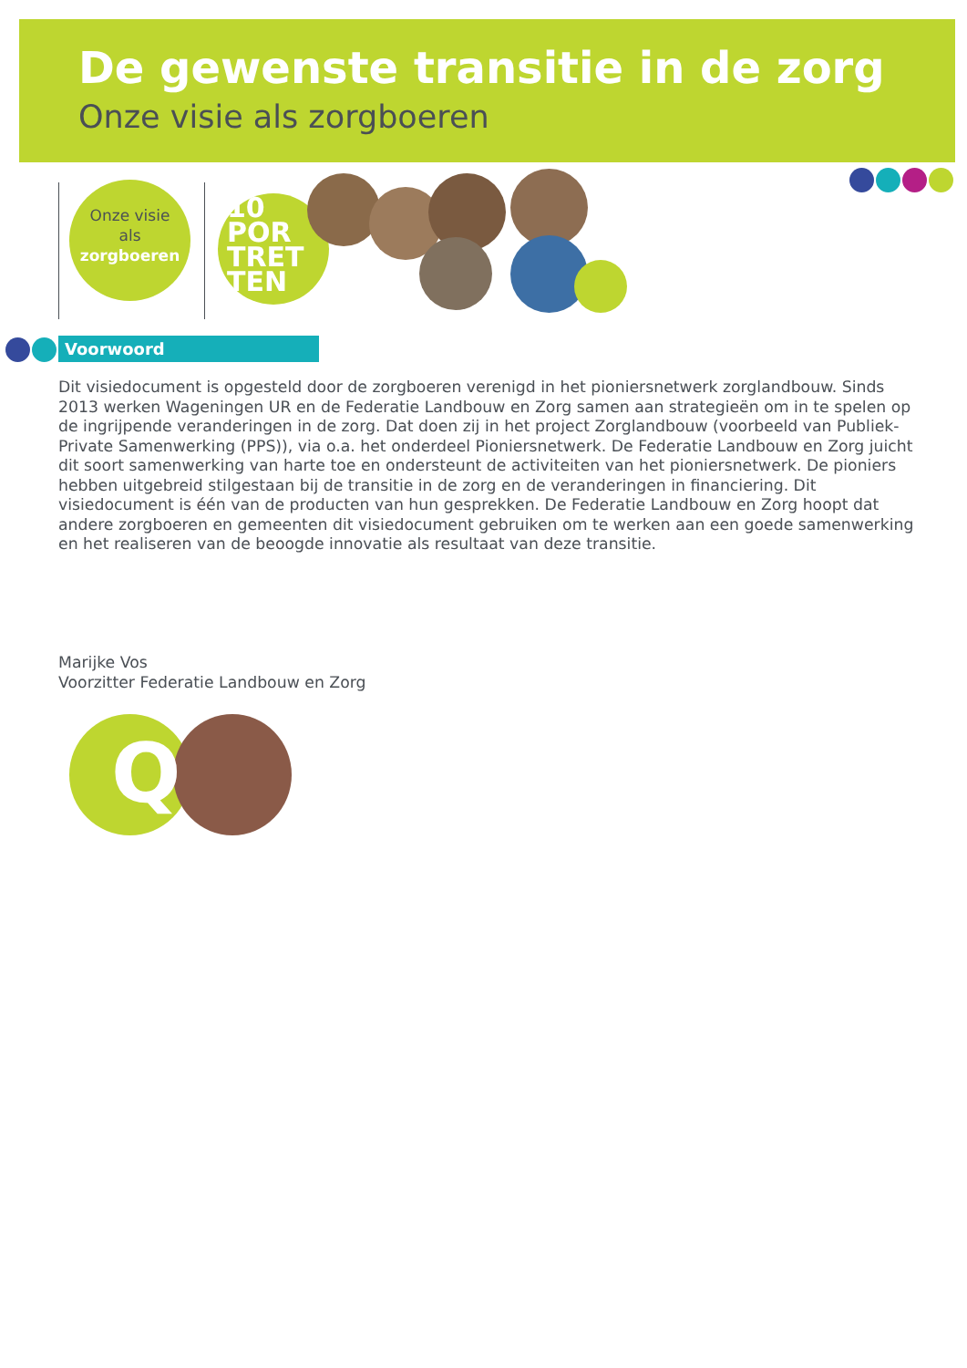De gewenste transitie in de zorg
Onze visie als zorgboeren
Onze visie
als
zorgboeren
10
POR
TRET
TEN
Voorwoord
Dit visiedocument is opgesteld door de zorgboeren verenigd in het pioniersnetwerk zorglandbouw. Sinds 2013 werken Wageningen UR en de Federatie Landbouw en Zorg samen aan strategieën om in te spelen op de ingrijpende veranderingen in de zorg. Dat doen zij in het project Zorglandbouw (voorbeeld van Publiek-Private Samenwerking (PPS)), via o.a. het onderdeel Pioniersnetwerk. De Federatie Landbouw en Zorg juicht dit soort samenwerking van harte toe en ondersteunt de activiteiten van het pioniersnetwerk. De pioniers hebben uitgebreid stilgestaan bij de transitie in de zorg en de veranderingen in financiering. Dit visiedocument is één van de producten van hun gesprekken. De Federatie Landbouw en Zorg hoopt dat andere zorgboeren en gemeenten dit visiedocument gebruiken om te werken aan een goede samenwerking en het realiseren van de beoogde innovatie als resultaat van deze transitie.
Marijke Vos
Voorzitter Federatie Landbouw en Zorg
Q